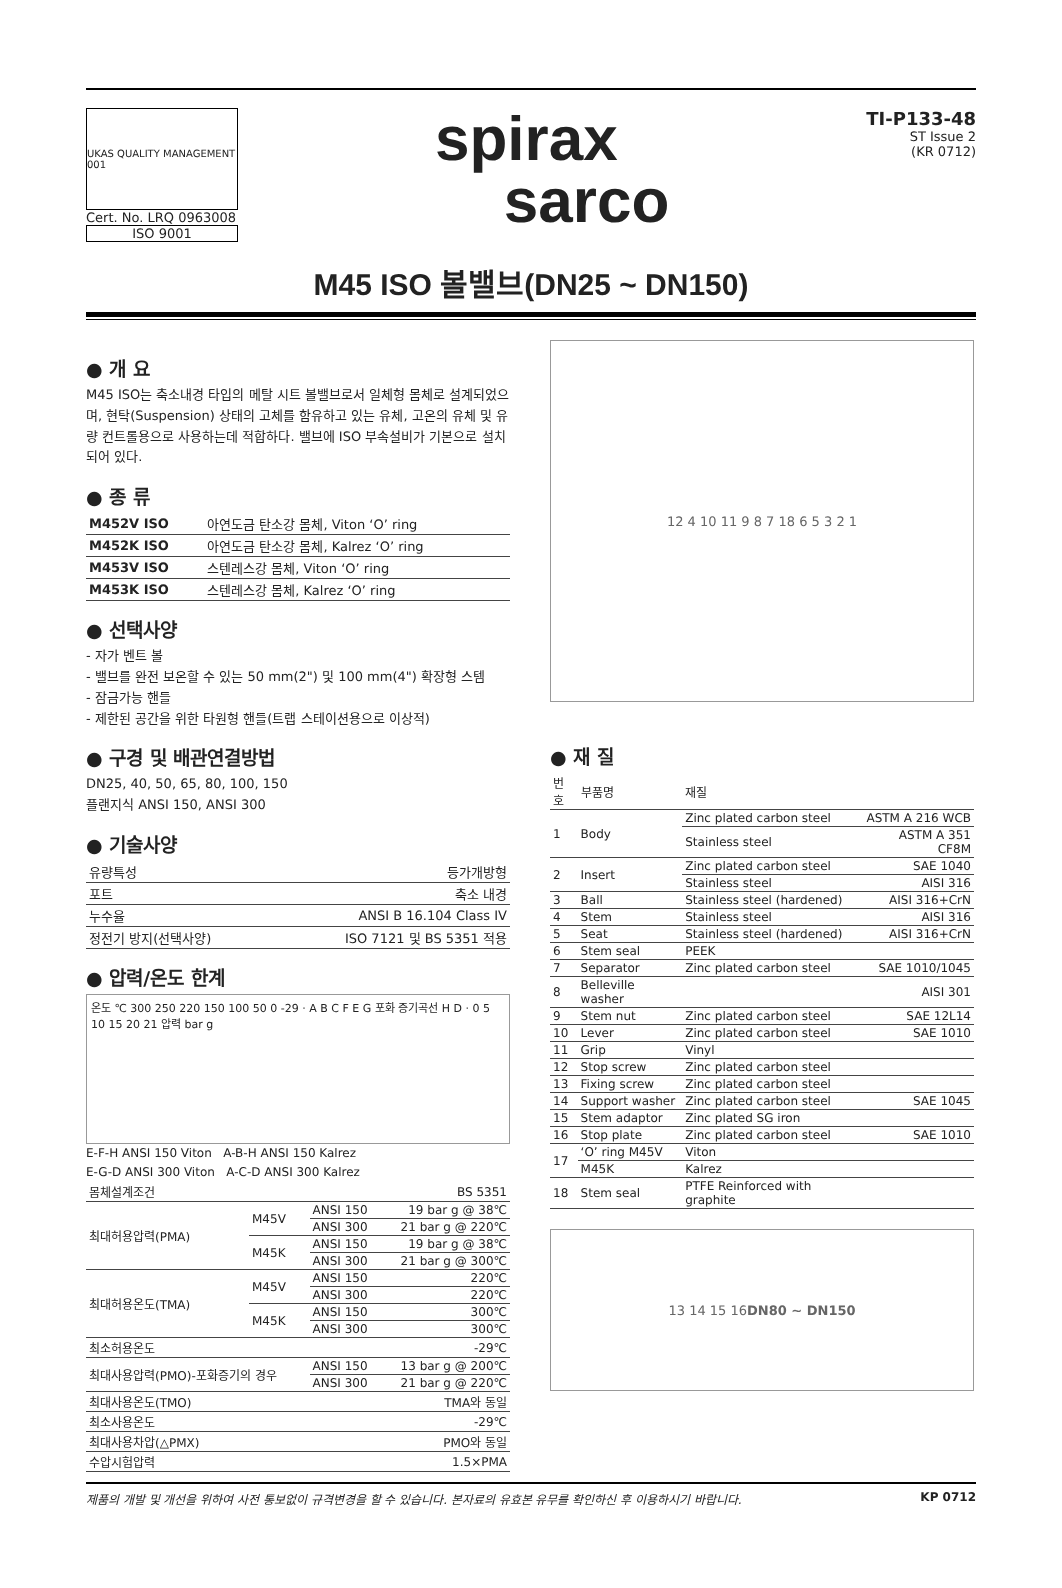UKAS QUALITY MANAGEMENT 001
Cert. No. LRQ 0963008
ISO 9001
spirax
sarco
TI-P133-48
ST Issue 2
(KR 0712)
M45 ISO 볼밸브(DN25 ~ DN150)
● 개 요
M45 ISO는 축소내경 타입의 메탈 시트 볼밸브로서 일체형 몸체로 설계되었으며, 현탁(Suspension) 상태의 고체를 함유하고 있는 유체, 고온의 유체 및 유량 컨트롤용으로 사용하는데 적합하다. 밸브에 ISO 부속설비가 기본으로 설치되어 있다.
● 종 류
| M452V ISO | 아연도금 탄소강 몸체, Viton ‘O’ ring |
| M452K ISO | 아연도금 탄소강 몸체, Kalrez ‘O’ ring |
| M453V ISO | 스텐레스강 몸체, Viton ‘O’ ring |
| M453K ISO | 스텐레스강 몸체, Kalrez ‘O’ ring |
● 선택사양
- 자가 벤트 볼
- 밸브를 완전 보온할 수 있는 50 mm(2") 및 100 mm(4") 확장형 스템
- 잠금가능 핸들
- 제한된 공간을 위한 타원형 핸들(트랩 스테이션용으로 이상적)
● 구경 및 배관연결방법
DN25, 40, 50, 65, 80, 100, 150
플랜지식 ANSI 150, ANSI 300
● 기술사양
| 유량특성 | 등가개방형 |
| 포트 | 축소 내경 |
| 누수율 | ANSI B 16.104 Class IV |
| 정전기 방지(선택사양) | ISO 7121 및 BS 5351 적용 |
● 압력/온도 한계
온도 ℃ 300 250 220 150 100 50 0 -29 · A B C F E G 포화 증기곡선 H D · 0 5 10 15 20 21 압력 bar g
E-F-H ANSI 150 Viton A-B-H ANSI 150 Kalrez
E-G-D ANSI 300 Viton A-C-D ANSI 300 Kalrez
| 몸체설계조건 | | | BS 5351 |
| 최대허용압력(PMA) | M45V | ANSI 150 | 19 bar g @ 38℃ |
| | | ANSI 300 | 21 bar g @ 220℃ |
| | M45K | ANSI 150 | 19 bar g @ 38℃ |
| | | ANSI 300 | 21 bar g @ 300℃ |
| 최대허용온도(TMA) | M45V | ANSI 150 | 220℃ |
| | | ANSI 300 | 220℃ |
| | M45K | ANSI 150 | 300℃ |
| | | ANSI 300 | 300℃ |
| 최소허용온도 | | | -29℃ |
| 최대사용압력(PMO)-포화증기의 경우 | | ANSI 150 | 13 bar g @ 200℃ |
| | | ANSI 300 | 21 bar g @ 220℃ |
| 최대사용온도(TMO) | | | TMA와 동일 |
| 최소사용온도 | | | -29℃ |
| 최대사용차압(△PMX) | | | PMO와 동일 |
| 수압시험압력 | | | 1.5×PMA |
12 4 10 11 9 8 7 18 6 5 3 2 1
● 재 질
| 번호 | 부품명 | 재질 | |
| --- | --- | --- | --- |
| 1 | Body | Zinc plated carbon steel | ASTM A 216 WCB |
| | | Stainless steel | ASTM A 351 CF8M |
| 2 | Insert | Zinc plated carbon steel | SAE 1040 |
| | | Stainless steel | AISI 316 |
| 3 | Ball | Stainless steel (hardened) | AISI 316+CrN |
| 4 | Stem | Stainless steel | AISI 316 |
| 5 | Seat | Stainless steel (hardened) | AISI 316+CrN |
| 6 | Stem seal | PEEK | |
| 7 | Separator | Zinc plated carbon steel | SAE 1010/1045 |
| 8 | Belleville washer | | AISI 301 |
| 9 | Stem nut | Zinc plated carbon steel | SAE 12L14 |
| 10 | Lever | Zinc plated carbon steel | SAE 1010 |
| 11 | Grip | Vinyl | |
| 12 | Stop screw | Zinc plated carbon steel | |
| 13 | Fixing screw | Zinc plated carbon steel | |
| 14 | Support washer | Zinc plated carbon steel | SAE 1045 |
| 15 | Stem adaptor | Zinc plated SG iron | |
| 16 | Stop plate | Zinc plated carbon steel | SAE 1010 |
| 17 | ‘O’ ring M45V | Viton | |
| | M45K | Kalrez | |
| 18 | Stem seal | PTFE Reinforced with graphite | |
13 14 15 16 DN80 ~ DN150
제품의 개발 및 개선을 위하여 사전 통보없이 규격변경을 할 수 있습니다. 본자료의 유효본 유무를 확인하신 후 이용하시기 바랍니다. KP 0712